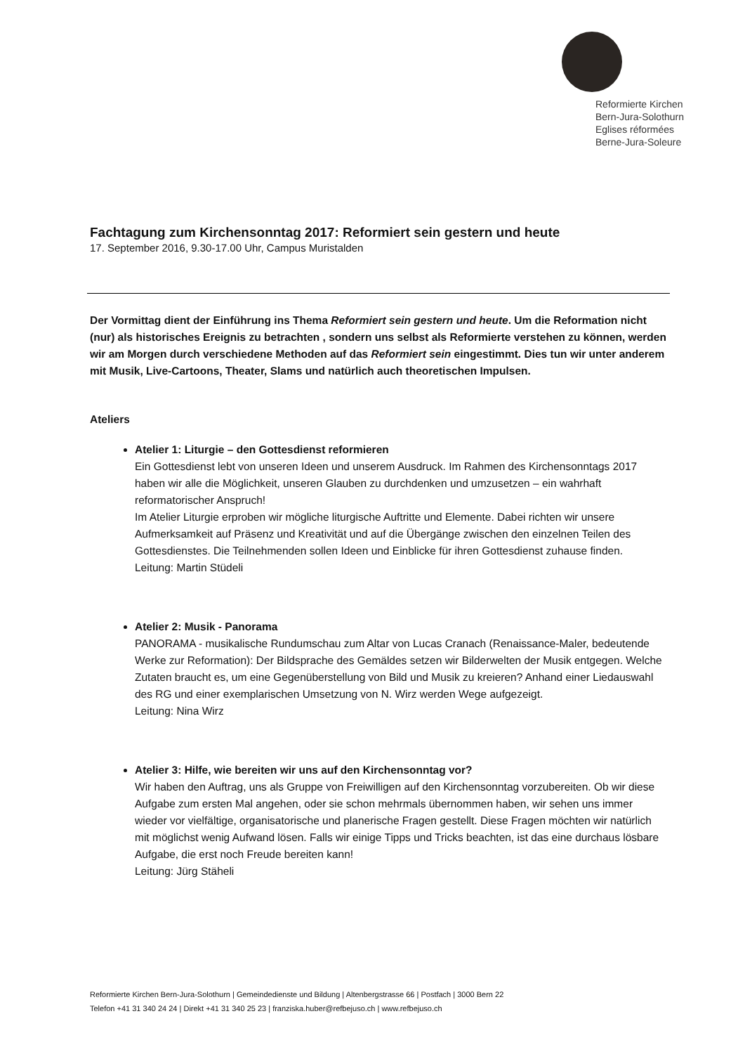Reformierte Kirchen
Bern-Jura-Solothurn
Eglises réformées
Berne-Jura-Soleure
Fachtagung zum Kirchensonntag 2017: Reformiert sein gestern und heute
17. September 2016, 9.30-17.00 Uhr, Campus Muristalden
Der Vormittag dient der Einführung ins Thema Reformiert sein gestern und heute. Um die Reformation nicht (nur) als historisches Ereignis zu betrachten , sondern uns selbst als Reformierte verstehen zu können, werden wir am Morgen durch verschiedene Methoden auf das Reformiert sein eingestimmt. Dies tun wir unter anderem mit Musik, Live-Cartoons, Theater, Slams und natürlich auch theoretischen Impulsen.
Ateliers
Atelier 1: Liturgie – den Gottesdienst reformieren
Ein Gottesdienst lebt von unseren Ideen und unserem Ausdruck. Im Rahmen des Kirchensonntags 2017 haben wir alle die Möglichkeit, unseren Glauben zu durchdenken und umzusetzen – ein wahrhaft reformatorischer Anspruch!
Im Atelier Liturgie erproben wir mögliche liturgische Auftritte und Elemente. Dabei richten wir unsere Aufmerksamkeit auf Präsenz und Kreativität und auf die Übergänge zwischen den einzelnen Teilen des Gottesdienstes. Die Teilnehmenden sollen Ideen und Einblicke für ihren Gottesdienst zuhause finden.
Leitung: Martin Stüdeli
Atelier 2: Musik - Panorama
PANORAMA - musikalische Rundumschau zum Altar von Lucas Cranach (Renaissance-Maler, bedeutende Werke zur Reformation): Der Bildsprache des Gemäldes setzen wir Bilderwelten der Musik entgegen. Welche Zutaten braucht es, um eine Gegenüberstellung von Bild und Musik zu kreieren? Anhand einer Liedauswahl des RG und einer exemplarischen Umsetzung von N. Wirz werden Wege aufgezeigt.
Leitung: Nina Wirz
Atelier 3: Hilfe, wie bereiten wir uns auf den Kirchensonntag vor?
Wir haben den Auftrag, uns als Gruppe von Freiwilligen auf den Kirchensonntag vorzubereiten. Ob wir diese Aufgabe zum ersten Mal angehen, oder sie schon mehrmals übernommen haben, wir sehen uns immer wieder vor vielfältige, organisatorische und planerische Fragen gestellt. Diese Fragen möchten wir natürlich mit möglichst wenig Aufwand lösen. Falls wir einige Tipps und Tricks beachten, ist das eine durchaus lösbare Aufgabe, die erst noch Freude bereiten kann!
Leitung: Jürg Stäheli
Reformierte Kirchen Bern-Jura-Solothurn | Gemeindedienste und Bildung | Altenbergstrasse 66 | Postfach | 3000 Bern 22
Telefon +41 31 340 24 24 | Direkt +41 31 340 25 23 | franziska.huber@refbejuso.ch | www.refbejuso.ch